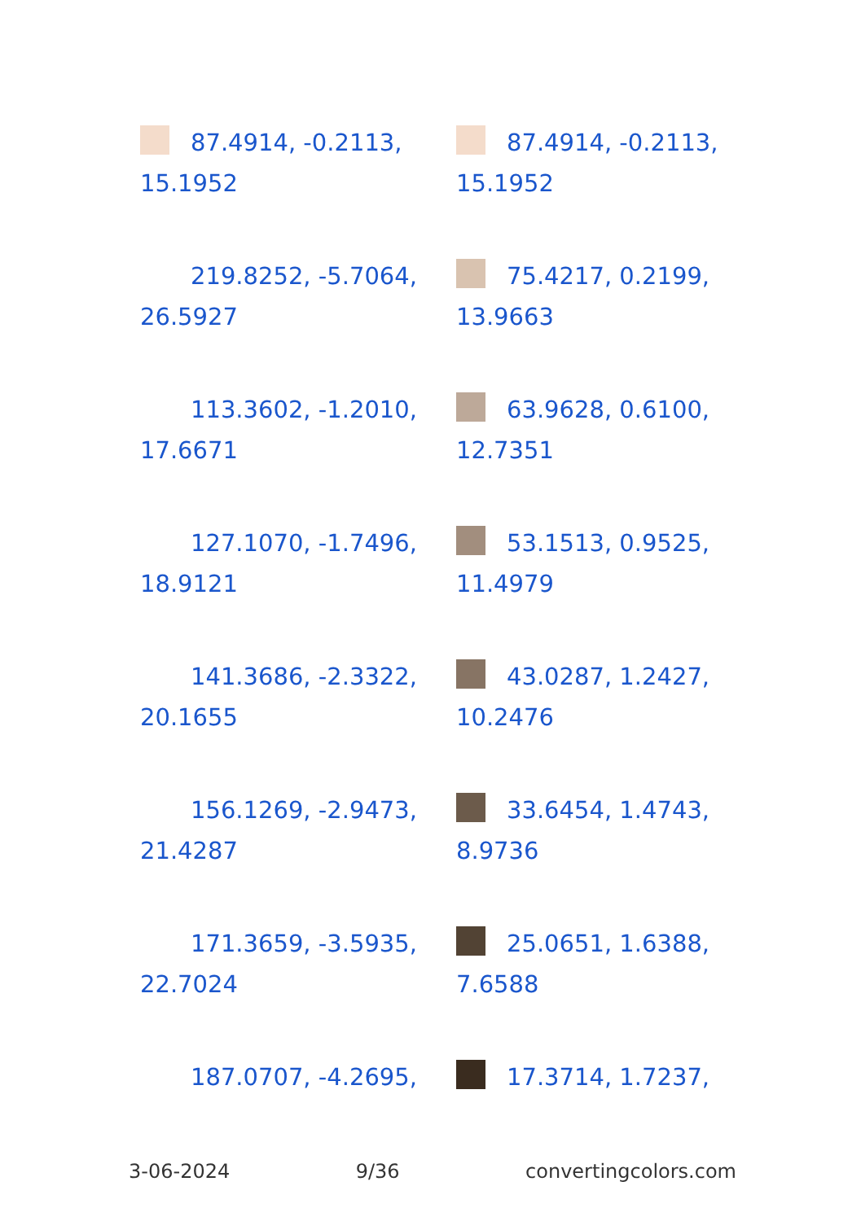87.4914, -0.2113, 15.1952
87.4914, -0.2113, 15.1952
219.8252, -5.7064, 26.5927
75.4217, 0.2199, 13.9663
113.3602, -1.2010, 17.6671
63.9628, 0.6100, 12.7351
127.1070, -1.7496, 18.9121
53.1513, 0.9525, 11.4979
141.3686, -2.3322, 20.1655
43.0287, 1.2427, 10.2476
156.1269, -2.9473, 21.4287
33.6454, 1.4743, 8.9736
171.3659, -3.5935, 22.7024
25.0651, 1.6388, 7.6588
187.0707, -4.2695,
17.3714, 1.7237,
3-06-2024 9/36 convertingcolors.com